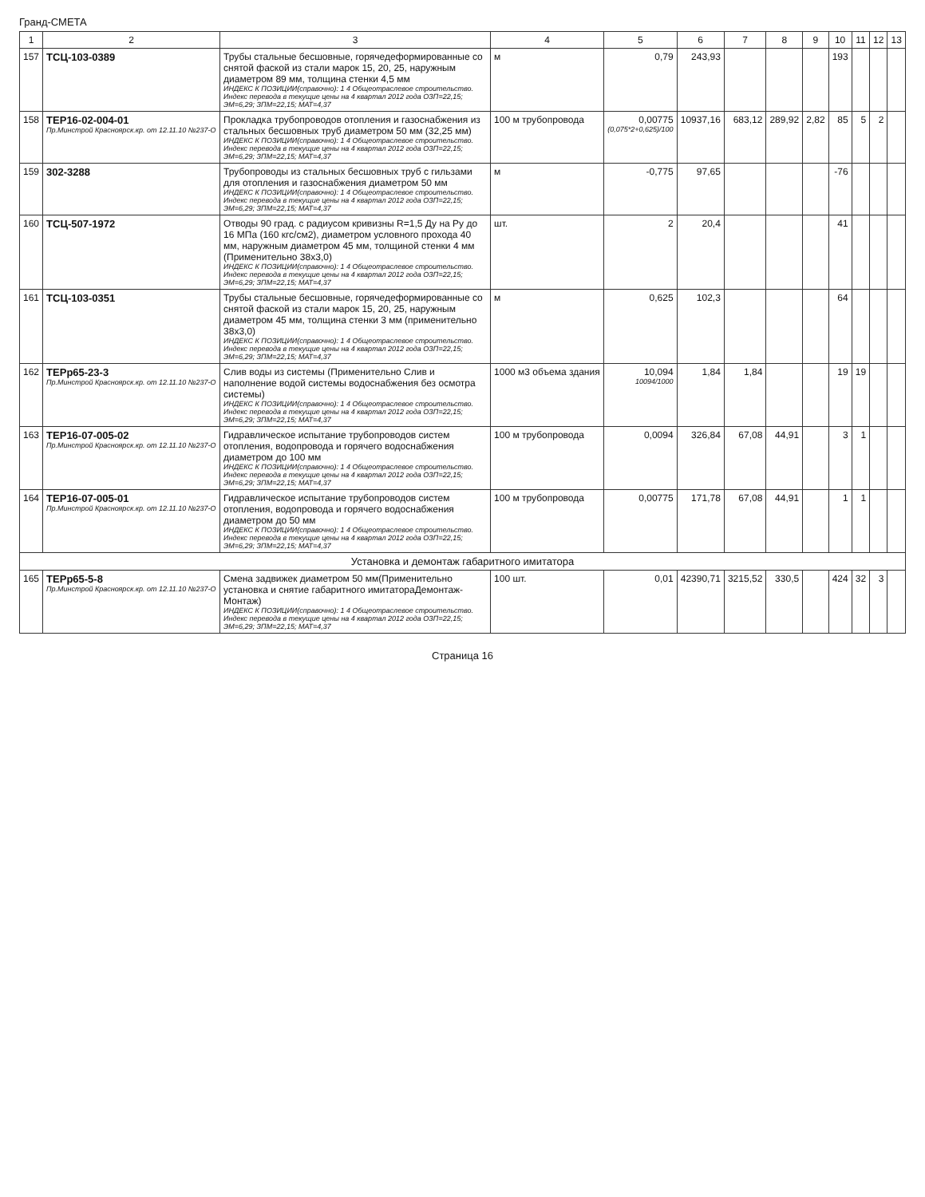Гранд-СМЕТА
| 1 | 2 | 3 | 4 | 5 | 6 | 7 | 8 | 9 | 10 | 11 | 12 | 13 |
| --- | --- | --- | --- | --- | --- | --- | --- | --- | --- | --- | --- | --- |
| 157 | ТСЦ-103-0389 | Трубы стальные бесшовные, горячедеформированные со снятой фаской из стали марок 15, 20, 25, наружным диаметром 89 мм, толщина стенки 4,5 мм ИНДЕКС К ПОЗИЦИИ(справочно): 1 4 Общеотраслевое строительство. Индекс перевода в текущие цены на 4 квартал 2012 года ОЗП=22,15; ЭМ=6,29; ЗПМ=22,15; МАТ=4,37 | м | 0,79 | 243,93 | | | | 193 | | | |
| 158 | ТЕР16-02-004-01 Пр.Минстрой Красноярск.кр. от 12.11.10 №237-О | Прокладка трубопроводов отопления и газоснабжения из стальных бесшовных труб диаметром 50 мм (32,25 мм) ИНДЕКС К ПОЗИЦИИ(справочно): 1 4 Общеотраслевое строительство. Индекс перевода в текущие цены на 4 квартал 2012 года ОЗП=22,15; ЭМ=6,29; ЗПМ=22,15; МАТ=4,37 | 100 м трубопровода | 0,00775 (0,075*2+0,625)/100 | 10937,16 | 683,12 | 289,92 | 2,82 | 85 | 5 | 2 | |
| 159 | 302-3288 | Трубопроводы из стальных бесшовных труб с гильзами для отопления и газоснабжения диаметром 50 мм ИНДЕКС К ПОЗИЦИИ(справочно): 1 4 Общеотраслевое строительство. Индекс перевода в текущие цены на 4 квартал 2012 года ОЗП=22,15; ЭМ=6,29; ЗПМ=22,15; МАТ=4,37 | м | -0,775 | 97,65 | | | | -76 | | | |
| 160 | ТСЦ-507-1972 | Отводы 90 град. с радиусом кривизны R=1,5 Ду на Ру до 16 МПа (160 кгс/см2), диаметром условного прохода 40 мм, наружным диаметром 45 мм, толщиной стенки 4 мм (Применительно 38х3,0) ИНДЕКС К ПОЗИЦИИ(справочно): 1 4 Общеотраслевое строительство. Индекс перевода в текущие цены на 4 квартал 2012 года ОЗП=22,15; ЭМ=6,29; ЗПМ=22,15; МАТ=4,37 | шт. | 2 | 20,4 | | | | 41 | | | |
| 161 | ТСЦ-103-0351 | Трубы стальные бесшовные, горячедеформированные со снятой фаской из стали марок 15, 20, 25, наружным диаметром 45 мм, толщина стенки 3 мм (применительно 38х3,0) ИНДЕКС К ПОЗИЦИИ(справочно): 1 4 Общеотраслевое строительство. Индекс перевода в текущие цены на 4 квартал 2012 года ОЗП=22,15; ЭМ=6,29; ЗПМ=22,15; МАТ=4,37 | м | 0,625 | 102,3 | | | | 64 | | | |
| 162 | ТЕРр65-23-3 Пр.Минстрой Красноярск.кр. от 12.11.10 №237-О | Слив воды из системы (Применительно Слив и наполнение водой системы водоснабжения без осмотра системы) ИНДЕКС К ПОЗИЦИИ(справочно): 1 4 Общеотраслевое строительство. Индекс перевода в текущие цены на 4 квартал 2012 года ОЗП=22,15; ЭМ=6,29; ЗПМ=22,15; МАТ=4,37 | 1000 м3 объема здания | 10,094 10094/1000 | 1,84 | 1,84 | | | 19 | 19 | | |
| 163 | ТЕР16-07-005-02 Пр.Минстрой Красноярск.кр. от 12.11.10 №237-О | Гидравлическое испытание трубопроводов систем отопления, водопровода и горячего водоснабжения диаметром до 100 мм ИНДЕКС К ПОЗИЦИИ(справочно): 1 4 Общеотраслевое строительство. Индекс перевода в текущие цены на 4 квартал 2012 года ОЗП=22,15; ЭМ=6,29; ЗПМ=22,15; МАТ=4,37 | 100 м трубопровода | 0,0094 | 326,84 | 67,08 | 44,91 | | 3 | 1 | | |
| 164 | ТЕР16-07-005-01 Пр.Минстрой Красноярск.кр. от 12.11.10 №237-О | Гидравлическое испытание трубопроводов систем отопления, водопровода и горячего водоснабжения диаметром до 50 мм ИНДЕКС К ПОЗИЦИИ(справочно): 1 4 Общеотраслевое строительство. Индекс перевода в текущие цены на 4 квартал 2012 года ОЗП=22,15; ЭМ=6,29; ЗПМ=22,15; МАТ=4,37 | 100 м трубопровода | 0,00775 | 171,78 | 67,08 | 44,91 | | 1 | 1 | | |
| Установка и демонтаж габаритного имитатора | | | | | | | | | | | | |
| 165 | ТЕРр65-5-8 Пр.Минстрой Красноярск.кр. от 12.11.10 №237-О | Смена задвижек диаметром 50 мм(Применительно установка и снятие габаритного имитатораДемонтаж-Монтаж) ИНДЕКС К ПОЗИЦИИ(справочно): 1 4 Общеотраслевое строительство. Индекс перевода в текущие цены на 4 квартал 2012 года ОЗП=22,15; ЭМ=6,29; ЗПМ=22,15; МАТ=4,37 | 100 шт. | 0,01 | 42390,71 | 3215,52 | 330,5 | | 424 | 32 | 3 | |
Страница 16